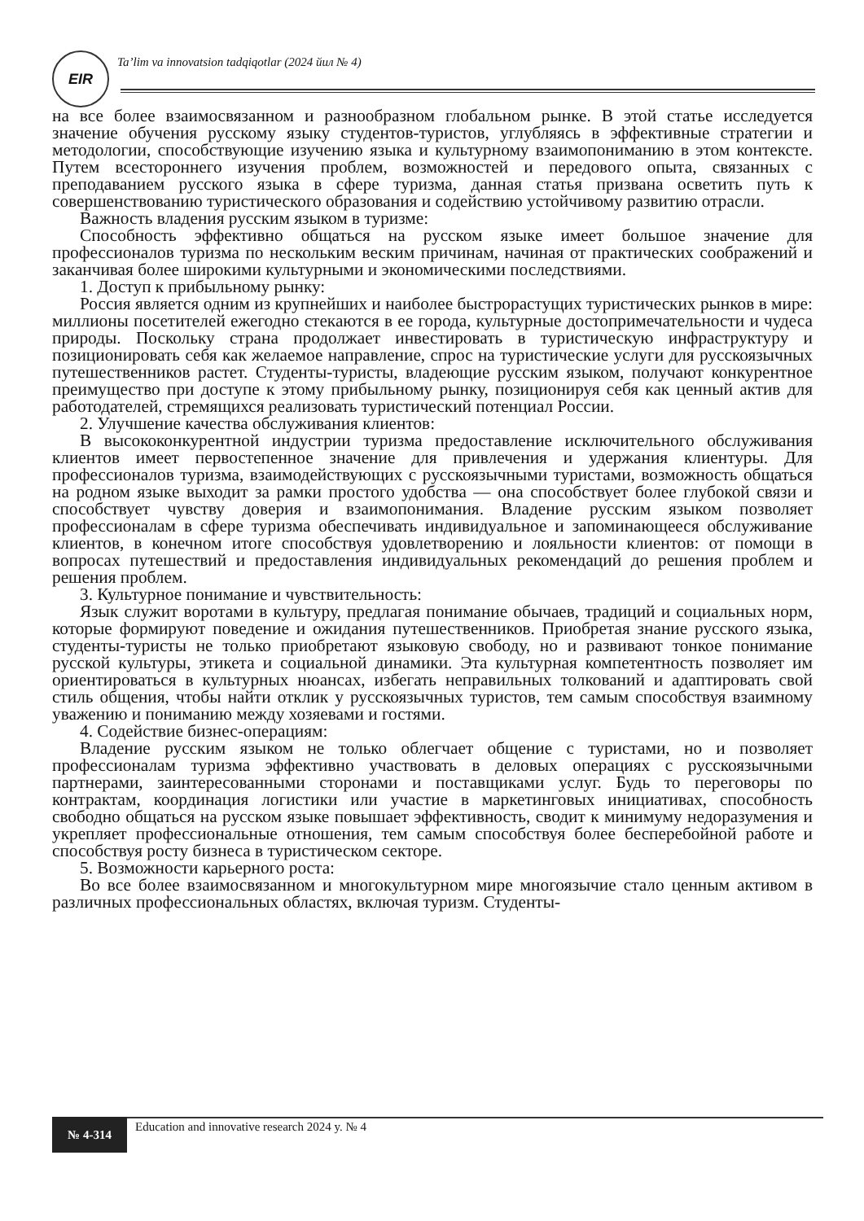EIR
Ta’lim va innovatsion tadqiqotlar (2024 йил № 4)
на все более взаимосвязанном и разнообразном глобальном рынке. В этой статье исследуется значение обучения русскому языку студентов-туристов, углубляясь в эффективные стратегии и методологии, способствующие изучению языка и культурному взаимопониманию в этом контексте. Путем всестороннего изучения проблем, возможностей и передового опыта, связанных с преподаванием русского языка в сфере туризма, данная статья призвана осветить путь к совершенствованию туристического образования и содействию устойчивому развитию отрасли.
Важность владения русским языком в туризме:
Способность эффективно общаться на русском языке имеет большое значение для профессионалов туризма по нескольким веским причинам, начиная от практических соображений и заканчивая более широкими культурными и экономическими последствиями.
1. Доступ к прибыльному рынку:
Россия является одним из крупнейших и наиболее быстрорастущих туристических рынков в мире: миллионы посетителей ежегодно стекаются в ее города, культурные достопримечательности и чудеса природы. Поскольку страна продолжает инвестировать в туристическую инфраструктуру и позиционировать себя как желаемое направление, спрос на туристические услуги для русскоязычных путешественников растет. Студенты-туристы, владеющие русским языком, получают конкурентное преимущество при доступе к этому прибыльному рынку, позиционируя себя как ценный актив для работодателей, стремящихся реализовать туристический потенциал России.
2. Улучшение качества обслуживания клиентов:
В высококонкурентной индустрии туризма предоставление исключительного обслуживания клиентов имеет первостепенное значение для привлечения и удержания клиентуры. Для профессионалов туризма, взаимодействующих с русскоязычными туристами, возможность общаться на родном языке выходит за рамки простого удобства — она способствует более глубокой связи и способствует чувству доверия и взаимопонимания. Владение русским языком позволяет профессионалам в сфере туризма обеспечивать индивидуальное и запоминающееся обслуживание клиентов, в конечном итоге способствуя удовлетворению и лояльности клиентов: от помощи в вопросах путешествий и предоставления индивидуальных рекомендаций до решения проблем и решения проблем.
3. Культурное понимание и чувствительность:
Язык служит воротами в культуру, предлагая понимание обычаев, традиций и социальных норм, которые формируют поведение и ожидания путешественников. Приобретая знание русского языка, студенты-туристы не только приобретают языковую свободу, но и развивают тонкое понимание русской культуры, этикета и социальной динамики. Эта культурная компетентность позволяет им ориентироваться в культурных нюансах, избегать неправильных толкований и адаптировать свой стиль общения, чтобы найти отклик у русскоязычных туристов, тем самым способствуя взаимному уважению и пониманию между хозяевами и гостями.
4. Содействие бизнес-операциям:
Владение русским языком не только облегчает общение с туристами, но и позволяет профессионалам туризма эффективно участвовать в деловых операциях с русскоязычными партнерами, заинтересованными сторонами и поставщиками услуг. Будь то переговоры по контрактам, координация логистики или участие в маркетинговых инициативах, способность свободно общаться на русском языке повышает эффективность, сводит к минимуму недоразумения и укрепляет профессиональные отношения, тем самым способствуя более бесперебойной работе и способствуя росту бизнеса в туристическом секторе.
5. Возможности карьерного роста:
Во все более взаимосвязанном и многокультурном мире многоязычие стало ценным активом в различных профессиональных областях, включая туризм. Студенты-
№ 4-314
Education and innovative research 2024 y. № 4